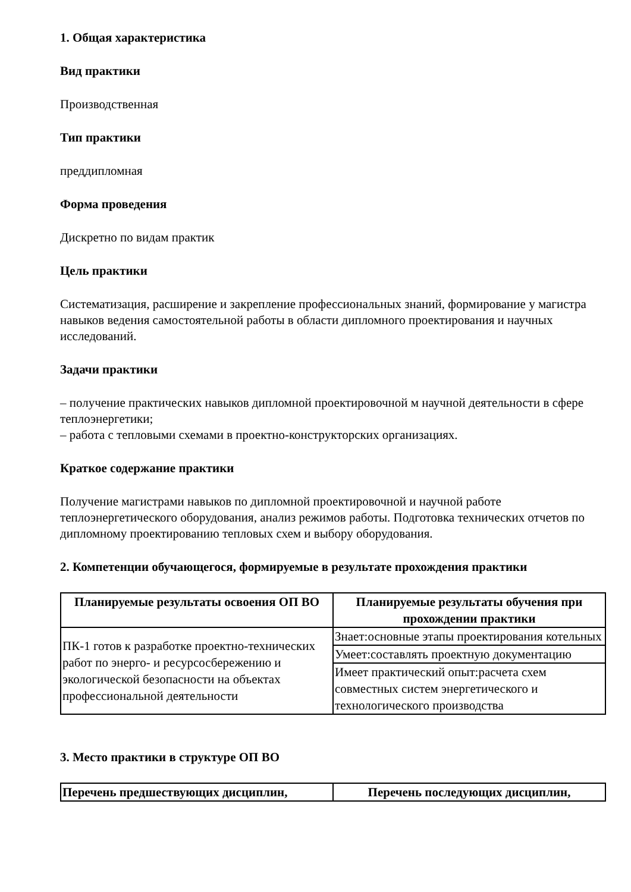1. Общая характеристика
Вид практики
Производственная
Тип практики
преддипломная
Форма проведения
Дискретно по видам практик
Цель практики
Систематизация, расширение и закрепление профессиональных знаний, формирование у магистра навыков ведения самостоятельной работы в области дипломного проектирования и научных исследований.
Задачи практики
– получение практических навыков дипломной проектировочной м научной деятельности в сфере теплоэнергетики;
– работа с тепловыми схемами в проектно-конструкторских организациях.
Краткое содержание практики
Получение магистрами навыков по дипломной проектировочной и научной работе теплоэнергетического оборудования, анализ режимов работы. Подготовка технических отчетов по дипломному проектированию тепловых схем и выбору оборудования.
2. Компетенции обучающегося, формируемые в результате прохождения практики
| Планируемые результаты освоения ОП ВО | Планируемые результаты обучения при прохождении практики |
| --- | --- |
| ПК-1 готов к разработке проектно-технических работ по энерго- и ресурсосбережению и экологической безопасности на объектах профессиональной деятельности | Знает:основные этапы проектирования котельных |
| | Умеет:составлять проектную документацию |
| | Имеет практический опыт:расчета схем совместных систем энергетического и технологического производства |
3. Место практики в структуре ОП ВО
| Перечень предшествующих дисциплин, | Перечень последующих дисциплин, |
| --- | --- |